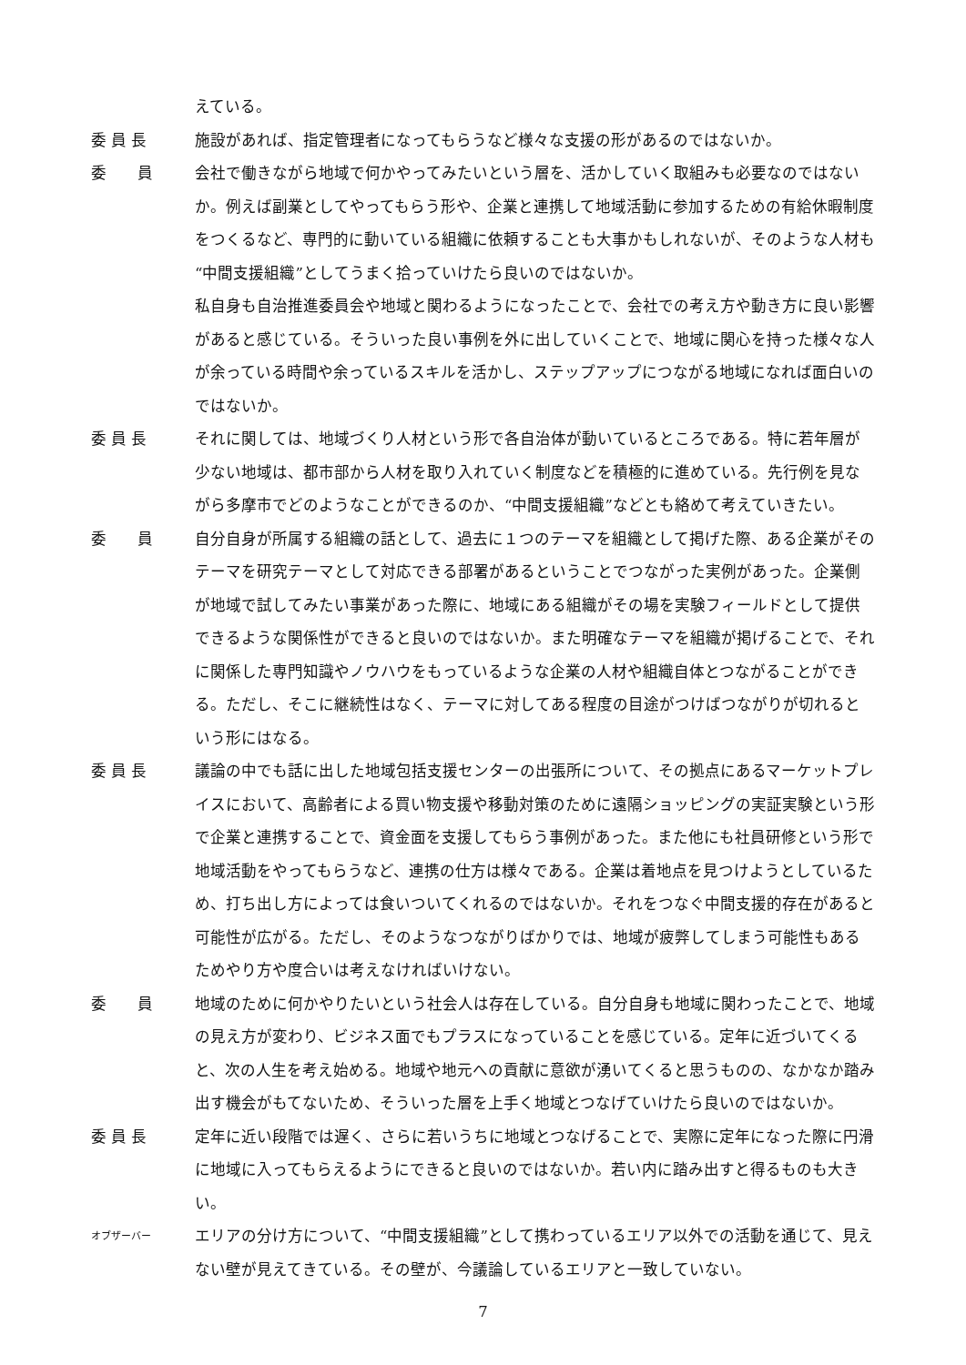えている。
委 員 長 施設があれば、指定管理者になってもらうなど様々な支援の形があるのではないか。
委　　員 会社で働きながら地域で何かやってみたいという層を、活かしていく取組みも必要なのではないか。例えば副業としてやってもらう形や、企業と連携して地域活動に参加するための有給休暇制度をつくるなど、専門的に動いている組織に依頼することも大事かもしれないが、そのような人材も“中間支援組織”としてうまく拾っていけたら良いのではないか。
私自身も自治推進委員会や地域と関わるようになったことで、会社での考え方や動き方に良い影響があると感じている。そういった良い事例を外に出していくことで、地域に関心を持った様々な人が余っている時間や余っているスキルを活かし、ステップアップにつながる地域になれば面白いのではないか。
委 員 長 それに関しては、地域づくり人材という形で各自治体が動いているところである。特に若年層が少ない地域は、都市部から人材を取り入れていく制度などを積極的に進めている。先行例を見ながら多摩市でどのようなことができるのか、“中間支援組織”などとも絡めて考えていきたい。
委　　員 自分自身が所属する組織の話として、過去に１つのテーマを組織として掲げた際、ある企業がそのテーマを研究テーマとして対応できる部署があるということでつながった実例があった。企業側が地域で試してみたい事業があった際に、地域にある組織がその場を実験フィールドとして提供できるような関係性ができると良いのではないか。また明確なテーマを組織が掲げることで、それに関係した専門知識やノウハウをもっているような企業の人材や組織自体とつながることができる。ただし、そこに継続性はなく、テーマに対してある程度の目途がつけばつながりが切れるという形にはなる。
委 員 長 議論の中でも話に出した地域包括支援センターの出張所について、その拠点にあるマーケットプレイスにおいて、高齢者による買い物支援や移動対策のために遠隔ショッピングの実証実験という形で企業と連携することで、資金面を支援してもらう事例があった。また他にも社員研修という形で地域活動をやってもらうなど、連携の仕方は様々である。企業は着地点を見つけようとしているため、打ち出し方によっては食いついてくれるのではないか。それをつなぐ中間支援的存在があると可能性が広がる。ただし、そのようなつながりばかりでは、地域が疲弊してしまう可能性もあるためやり方や度合いは考えなければいけない。
委　　員 地域のために何かやりたいという社会人は存在している。自分自身も地域に関わったことで、地域の見え方が変わり、ビジネス面でもプラスになっていることを感じている。定年に近づいてくると、次の人生を考え始める。地域や地元への貢献に意欲が湧いてくると思うものの、なかなか踏み出す機会がもてないため、そういった層を上手く地域とつなげていけたら良いのではないか。
委 員 長 定年に近い段階では遅く、さらに若いうちに地域とつなげることで、実際に定年になった際に円滑に地域に入ってもらえるようにできると良いのではないか。若い内に踏み出すと得るものも大きい。
オブザーバー
エリアの分け方について、“中間支援組織”として携わっているエリア以外での活動を通じて、見えない壁が見えてきている。その壁が、今議論しているエリアと一致していない。
7